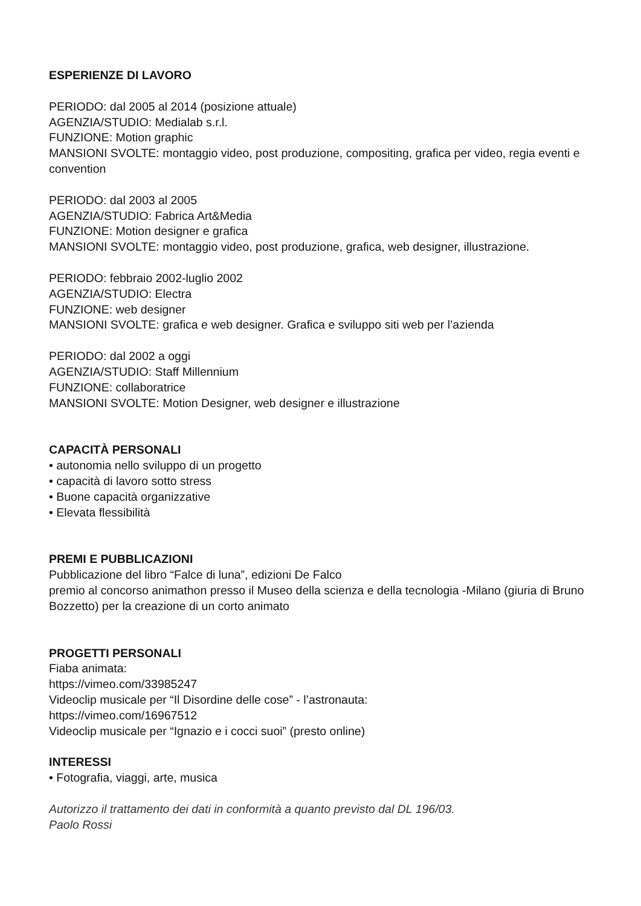ESPERIENZE DI LAVORO
PERIODO: dal 2005 al 2014 (posizione attuale)
AGENZIA/STUDIO: Medialab s.r.l.
FUNZIONE: Motion graphic
MANSIONI SVOLTE: montaggio video, post produzione, compositing, grafica per video, regia eventi e convention
PERIODO: dal 2003 al 2005
AGENZIA/STUDIO: Fabrica Art&Media
FUNZIONE: Motion designer e grafica
MANSIONI SVOLTE: montaggio video, post produzione, grafica, web designer, illustrazione.
PERIODO: febbraio 2002-luglio 2002
AGENZIA/STUDIO: Electra
FUNZIONE: web designer
MANSIONI SVOLTE: grafica e web designer. Grafica e sviluppo siti web per l’azienda
PERIODO: dal 2002 a oggi
AGENZIA/STUDIO: Staff Millennium
FUNZIONE: collaboratrice
MANSIONI SVOLTE: Motion Designer, web designer e illustrazione
CAPACITÀ PERSONALI
• autonomia nello sviluppo di un progetto
• capacità di lavoro sotto stress
• Buone capacità organizzative
• Elevata flessibilità
PREMI E PUBBLICAZIONI
Pubblicazione del libro “Falce di luna”, edizioni De Falco
premio al concorso animathon presso il Museo della scienza e della tecnologia -Milano (giuria di Bruno Bozzetto) per la creazione di un corto animato
PROGETTI PERSONALI
Fiaba animata:
https://vimeo.com/33985247
Videoclip musicale per “Il Disordine delle cose” - l’astronauta:
https://vimeo.com/16967512
Videoclip musicale per “Ignazio e i cocci suoi” (presto online)
INTERESSI
• Fotografia, viaggi, arte, musica
Autorizzo il trattamento dei dati in conformità a quanto previsto dal DL 196/03.
Paolo Rossi